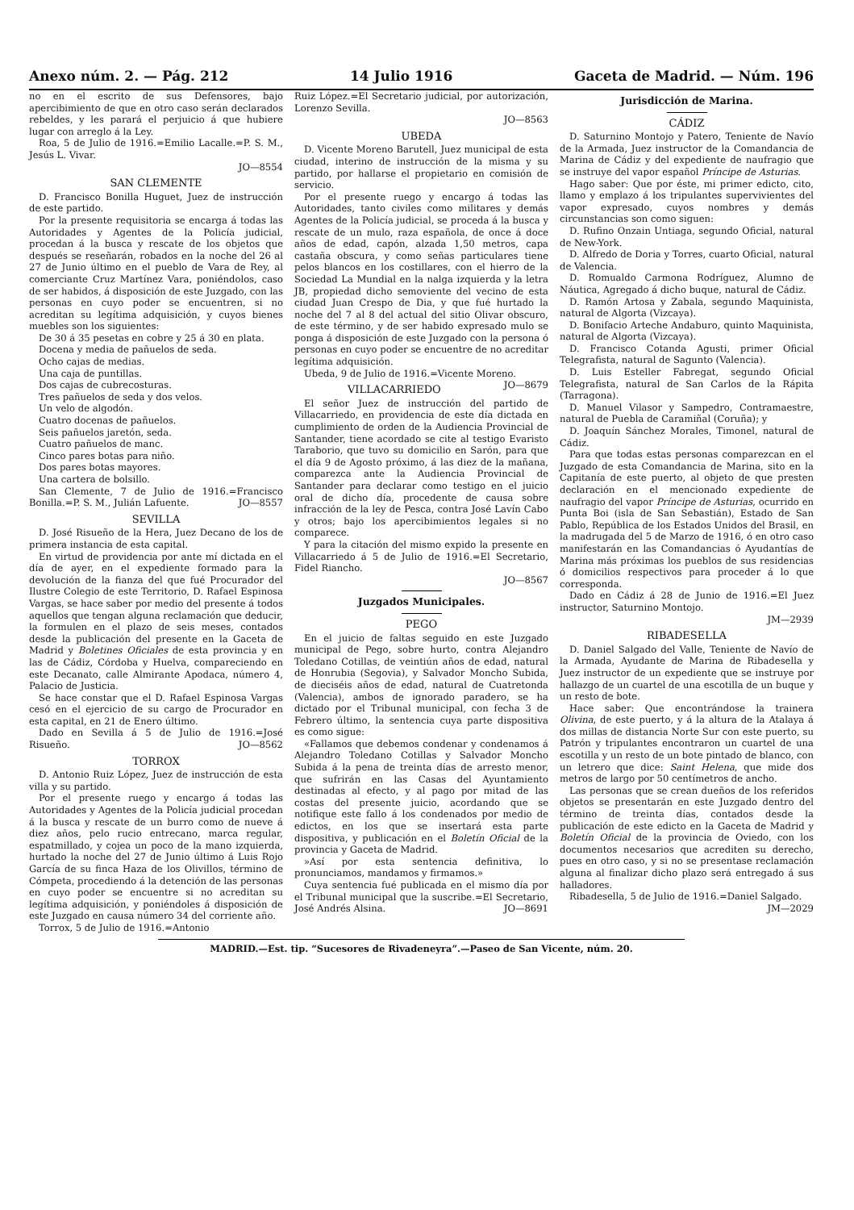Anexo núm. 2. — Pág. 212 14 Julio 1916 Gaceta de Madrid. — Núm. 196
no en el escrito de sus Defensores, bajo apercibimiento de que en otro caso serán declarados rebeldes, y les parará el perjuicio á que hubiere lugar con arreglo á la Ley.
Roa, 5 de Julio de 1916.=Emilio Lacalle.=P. S. M., Jesús L. Vivar.
JO—8554
SAN CLEMENTE
D. Francisco Bonilla Huguet, Juez de instrucción de este partido.
Por la presente requisitoria se encarga á todas las Autoridades y Agentes de la Policía judicial, procedan á la busca y rescate de los objetos que después se reseñarán, robados en la noche del 26 al 27 de Junio último en el pueblo de Vara de Rey, al comerciante Cruz Martínez Vara, poniéndolos, caso de ser habidos, á disposición de este Juzgado, con las personas en cuyo poder se encuentren, si no acreditan su legítima adquisición, y cuyos bienes muebles son los siguientes:
De 30 á 35 pesetas en cobre y 25 á 30 en plata.
Docena y media de pañuelos de seda.
Ocho cajas de medias.
Una caja de puntillas.
Dos cajas de cubrecosturas.
Tres pañuelos de seda y dos velos.
Un velo de algodón.
Cuatro docenas de pañuelos.
Seis pañuelos jaretón, seda.
Cuatro pañuelos de manc.
Cinco pares botas para niño.
Dos pares botas mayores.
Una cartera de bolsillo.
San Clemente, 7 de Julio de 1916.=Francisco Bonilla.=P. S. M., Julián Lafuente. JO—8557
SEVILLA
D. José Risueño de la Hera, Juez Decano de los de primera instancia de esta capital.
En virtud de providencia por ante mí dictada en el día de ayer, en el expediente formado para la devolución de la fianza del que fué Procurador del Ilustre Colegio de este Territorio, D. Rafael Espinosa Vargas, se hace saber por medio del presente á todos aquellos que tengan alguna reclamación que deducir, la formulen en el plazo de seis meses, contados desde la publicación del presente en la Gaceta de Madrid y Boletines Oficiales de esta provincia y en las de Cádiz, Córdoba y Huelva, compareciendo en este Decanato, calle Almirante Apodaca, número 4, Palacio de Justicia.
Se hace constar que el D. Rafael Espinosa Vargas cesó en el ejercicio de su cargo de Procurador en esta capital, en 21 de Enero último.
Dado en Sevilla á 5 de Julio de 1916.=José Risueño. JO—8562
TORROX
D. Antonio Ruiz López, Juez de instrucción de esta villa y su partido.
Por el presente ruego y encargo á todas las Autoridades y Agentes de la Policía judicial procedan á la busca y rescate de un burro como de nueve á diez años, pelo rucio entrecano, marca regular, espatmillado, y cojea un poco de la mano izquierda, hurtado la noche del 27 de Junio último á Luis Rojo García de su finca Haza de los Olivillos, término de Cómpeta, procediendo á la detención de las personas en cuyo poder se encuentre si no acreditan su legítima adquisición, y poniéndoles á disposición de este Juzgado en causa número 34 del corriente año.
Torrox, 5 de Julio de 1916.=Antonio
Ruiz López.=El Secretario judicial, por autorización, Lorenzo Sevilla.
JO—8563
UBEDA
D. Vicente Moreno Barutell, Juez municipal de esta ciudad, interino de instrucción de la misma y su partido, por hallarse el propietario en comisión de servicio.
Por el presente ruego y encargo á todas las Autoridades, tanto civiles como militares y demás Agentes de la Policía judicial, se proceda á la busca y rescate de un mulo, raza española, de once á doce años de edad, capón, alzada 1,50 metros, capa castaña obscura, y como señas particulares tiene pelos blancos en los costillares, con el hierro de la Sociedad La Mundial en la nalga izquierda y la letra JB, propiedad dicho semoviente del vecino de esta ciudad Juan Crespo de Dia, y que fué hurtado la noche del 7 al 8 del actual del sitio Olivar obscuro, de este término, y de ser habido expresado mulo se ponga á disposición de este Juzgado con la persona ó personas en cuyo poder se encuentre de no acreditar legítima adquisición.
Ubeda, 9 de Julio de 1916.=Vicente Moreno. JO—8679
VILLACARRIEDO
El señor Juez de instrucción del partido de Villacarriedo, en providencia de este día dictada en cumplimiento de orden de la Audiencia Provincial de Santander, tiene acordado se cite al testigo Evaristo Taraborio, que tuvo su domicilio en Sarón, para que el día 9 de Agosto próximo, á las diez de la mañana, comparezca ante la Audiencia Provincial de Santander para declarar como testigo en el juicio oral de dicho día, procedente de causa sobre infracción de la ley de Pesca, contra José Lavín Cabo y otros; bajo los apercibimientos legales si no comparece.
Y para la citación del mismo expido la presente en Villacarriedo á 5 de Julio de 1916.=El Secretario, Fidel Riancho.
JO—8567
Juzgados Municipales.
PEGO
En el juicio de faltas seguido en este Juzgado municipal de Pego, sobre hurto, contra Alejandro Toledano Cotillas, de veintiún años de edad, natural de Honrubia (Segovia), y Salvador Moncho Subida, de dieciséis años de edad, natural de Cuatretonda (Valencia), ambos de ignorado paradero, se ha dictado por el Tribunal municipal, con fecha 3 de Febrero último, la sentencia cuya parte dispositiva es como sigue:
«Fallamos que debemos condenar y condenamos á Alejandro Toledano Cotillas y Salvador Moncho Subida á la pena de treinta días de arresto menor, que sufrirán en las Casas del Ayuntamiento destinadas al efecto, y al pago por mitad de las costas del presente juicio, acordando que se notifique este fallo á los condenados por medio de edictos, en los que se insertará esta parte dispositiva, y publicación en el Boletín Oficial de la provincia y Gaceta de Madrid.
»Así por esta sentencia definitiva, lo pronunciamos, mandamos y firmamos.»
Cuya sentencia fué publicada en el mismo día por el Tribunal municipal que la suscribe.=El Secretario, José Andrés Alsina. JO—8691
Jurisdicción de Marina.
CÁDIZ
D. Saturnino Montojo y Patero, Teniente de Navío de la Armada, Juez instructor de la Comandancia de Marina de Cádiz y del expediente de naufragio que se instruye del vapor español Príncipe de Asturias.
Hago saber: Que por éste, mi primer edicto, cito, llamo y emplazo á los tripulantes supervivientes del vapor expresado, cuyos nombres y demás circunstancias son como siguen:
D. Rufino Onzain Untiaga, segundo Oficial, natural de New-York.
D. Alfredo de Doria y Torres, cuarto Oficial, natural de Valencia.
D. Romualdo Carmona Rodríguez, Alumno de Náutica, Agregado á dicho buque, natural de Cádiz.
D. Ramón Artosa y Zabala, segundo Maquinista, natural de Algorta (Vizcaya).
D. Bonifacio Arteche Andaburo, quinto Maquinista, natural de Algorta (Vizcaya).
D. Francisco Cotanda Agusti, primer Oficial Telegrafista, natural de Sagunto (Valencia).
D. Luis Esteller Fabregat, segundo Oficial Telegrafista, natural de San Carlos de la Rápita (Tarragona).
D. Manuel Vilasor y Sampedro, Contramaestre, natural de Puebla de Caramiñal (Coruña); y
D. Joaquín Sánchez Morales, Timonel, natural de Cádiz.
Para que todas estas personas comparezcan en el Juzgado de esta Comandancia de Marina, sito en la Capitanía de este puerto, al objeto de que presten declaración en el mencionado expediente de naufragio del vapor Príncipe de Asturias, ocurrido en Punta Boi (isla de San Sebastián), Estado de San Pablo, República de los Estados Unidos del Brasil, en la madrugada del 5 de Marzo de 1916, ó en otro caso manifestarán en las Comandancias ó Ayudantías de Marina más próximas los pueblos de sus residencias ó domicilios respectivos para proceder á lo que corresponda.
Dado en Cádiz á 28 de Junio de 1916.=El Juez instructor, Saturnino Montojo.
JM—2939
RIBADESELLA
D. Daniel Salgado del Valle, Teniente de Navío de la Armada, Ayudante de Marina de Ribadesella y Juez instructor de un expediente que se instruye por hallazgo de un cuartel de una escotilla de un buque y un resto de bote.
Hace saber: Que encontrándose la trainera Olivina, de este puerto, y á la altura de la Atalaya á dos millas de distancia Norte Sur con este puerto, su Patrón y tripulantes encontraron un cuartel de una escotilla y un resto de un bote pintado de blanco, con un letrero que dice: Saint Helena, que mide dos metros de largo por 50 centímetros de ancho.
Las personas que se crean dueños de los referidos objetos se presentarán en este Juzgado dentro del término de treinta días, contados desde la publicación de este edicto en la Gaceta de Madrid y Boletín Oficial de la provincia de Oviedo, con los documentos necesarios que acrediten su derecho, pues en otro caso, y si no se presentase reclamación alguna al finalizar dicho plazo será entregado á sus halladores.
Ribadesella, 5 de Julio de 1916.=Daniel Salgado. JM—2029
MADRID.—Est. tip. “Sucesores de Rivadeneyra”.—Paseo de San Vicente, núm. 20.